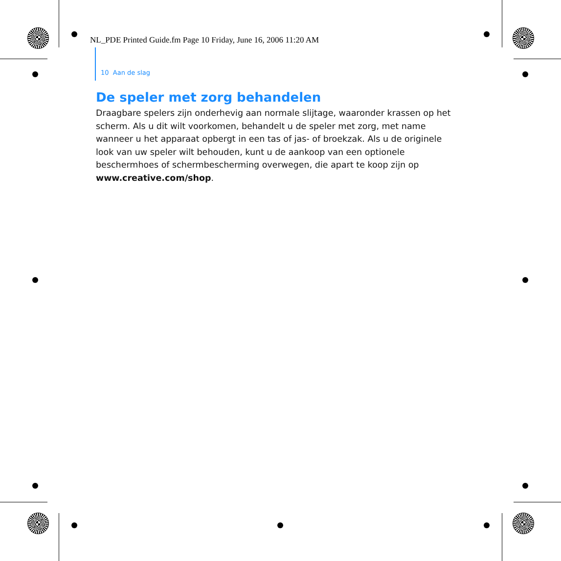NL_PDE Printed Guide.fm Page 10 Friday, June 16, 2006 11:20 AM
10 Aan de slag
De speler met zorg behandelen
Draagbare spelers zijn onderhevig aan normale slijtage, waaronder krassen op het scherm. Als u dit wilt voorkomen, behandelt u de speler met zorg, met name wanneer u het apparaat opbergt in een tas of jas- of broekzak. Als u de originele look van uw speler wilt behouden, kunt u de aankoop van een optionele beschermhoes of schermbescherming overwegen, die apart te koop zijn op www.creative.com/shop.